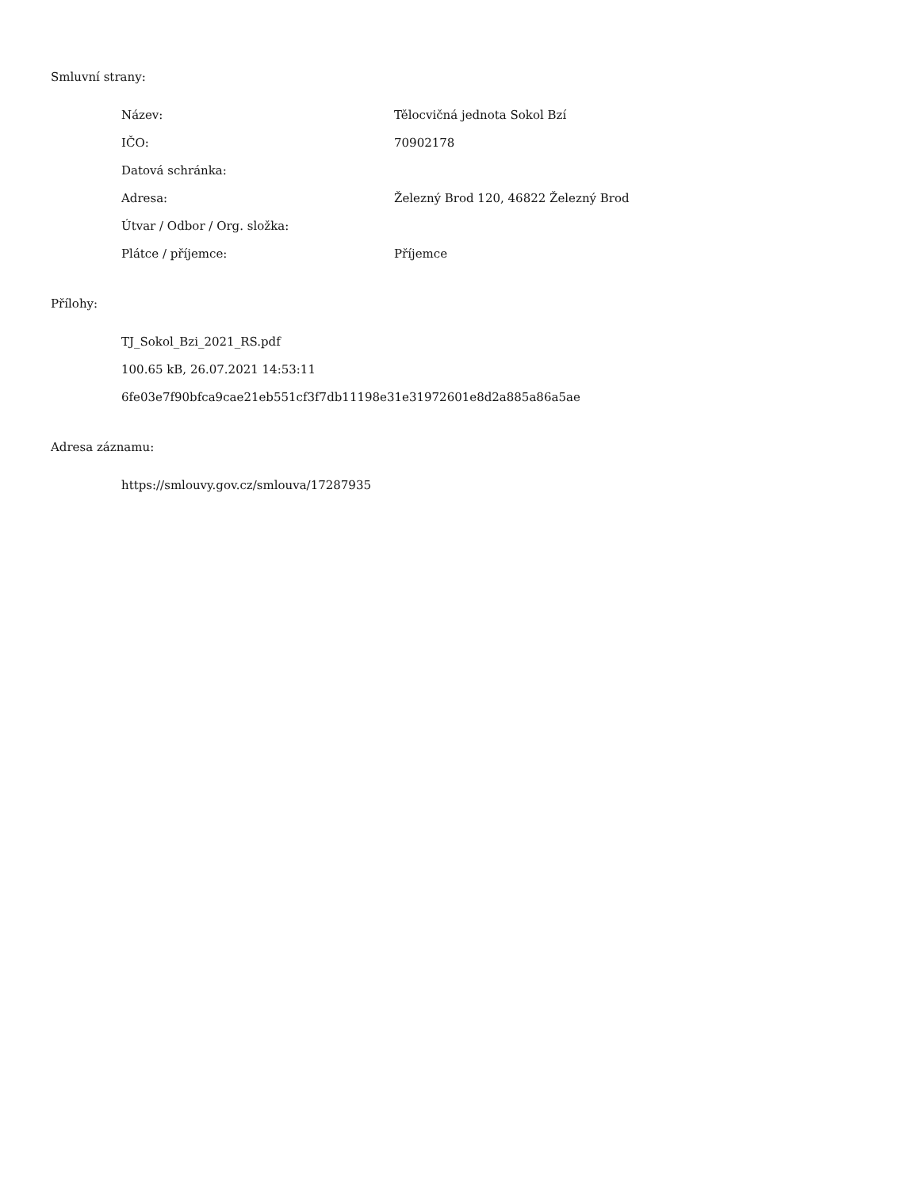Smluvní strany:
Název: Tělocvičná jednota Sokol Bzí
IČO: 70902178
Datová schránka:
Adresa: Železný Brod 120, 46822 Železný Brod
Útvar / Odbor / Org. složka:
Plátce / příjemce: Příjemce
Přílohy:
TJ_Sokol_Bzi_2021_RS.pdf
100.65 kB, 26.07.2021 14:53:11
6fe03e7f90bfca9cae21eb551cf3f7db11198e31e31972601e8d2a885a86a5ae
Adresa záznamu:
https://smlouvy.gov.cz/smlouva/17287935